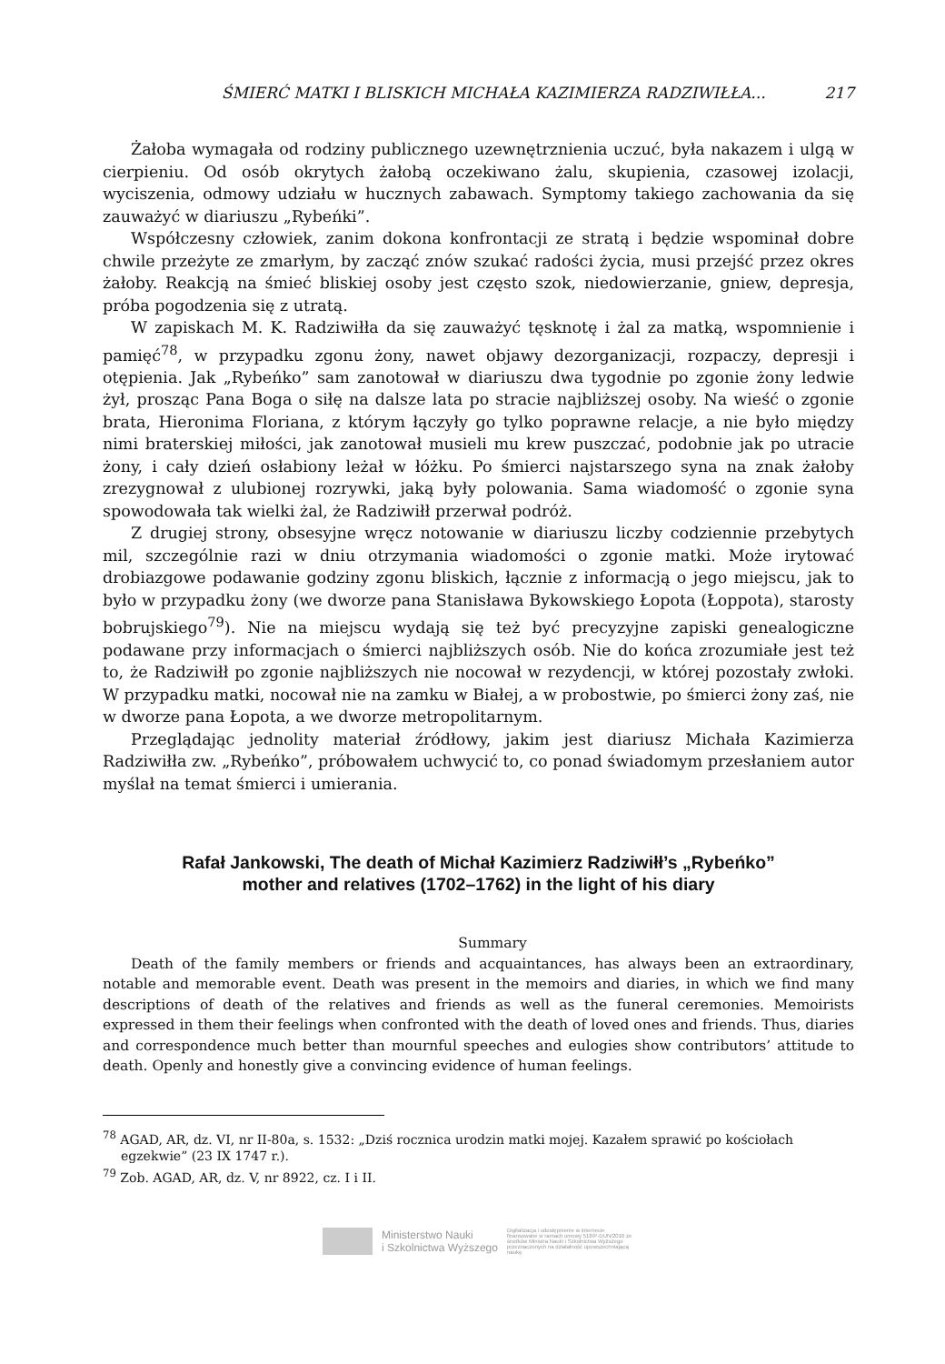ŚMIERĆ MATKI I BLISKICH MICHAŁA KAZIMIERZA RADZIWIŁŁA... 217
Żałoba wymagała od rodziny publicznego uzewnętrznienia uczuć, była nakazem i ulgą w cierpieniu. Od osób okrytych żałobą oczekiwano żalu, skupienia, czasowej izolacji, wyciszenia, odmowy udziału w hucznych zabawach. Symptomy takiego zachowania da się zauważyć w diariuszu „Rybeńki”.
Współczesny człowiek, zanim dokona konfrontacji ze stratą i będzie wspominał dobre chwile przeżyte ze zmarłym, by zacząć znów szukać radości życia, musi przejść przez okres żałoby. Reakcją na śmieć bliskiej osoby jest często szok, niedowierzanie, gniew, depresja, próba pogodzenia się z utratą.
W zapiskach M. K. Radziwiłła da się zauważyć tęsknotę i żal za matką, wspomnienie i pamięć<sup>78</sup>, w przypadku zgonu żony, nawet objawy dezorganizacji, rozpaczy, depresji i otępienia. Jak „Rybeńko” sam zanotował w diariuszu dwa tygodnie po zgonie żony ledwie żył, prosząc Pana Boga o siłę na dalsze lata po stracie najbliższej osoby. Na wieść o zgonie brata, Hieronima Floriana, z którym łączyły go tylko poprawne relacje, a nie było między nimi braterskiej miłości, jak zanotował musieli mu krew puszczać, podobnie jak po utracie żony, i cały dzień osłabiony leżał w łóżku. Po śmierci najstarszego syna na znak żałoby zrezygnował z ulubionej rozrywki, jaką były polowania. Sama wiadomość o zgonie syna spowodowała tak wielki żal, że Radziwiłł przerwał podróż.
Z drugiej strony, obsesyjne wręcz notowanie w diariuszu liczby codziennie przebytych mil, szczególnie razi w dniu otrzymania wiadomości o zgonie matki. Może irytować drobiazgowe podawanie godziny zgonu bliskich, łącznie z informacją o jego miejscu, jak to było w przypadku żony (we dworze pana Stanisława Bykowskiego Łopota (Łoppota), starosty bobrujskiego<sup>79</sup>). Nie na miejscu wydają się też być precyzyjne zapiski genealogiczne podawane przy informacjach o śmierci najbliższych osób. Nie do końca zrozumiałe jest też to, że Radziwiłł po zgonie najbliższych nie nocował w rezydencji, w której pozostały zwłoki. W przypadku matki, nocował nie na zamku w Białej, a w probostwie, po śmierci żony zaś, nie w dworze pana Łopota, a we dworze metropolitarnym.
Przeglądając jednolity materiał źródłowy, jakim jest diariusz Michała Kazimierza Radziwiłła zw. „Rybeńko”, próbowałem uchwycić to, co ponad świadomym przesłaniem autor myślał na temat śmierci i umierania.
Rafał Jankowski, The death of Michał Kazimierz Radziwiłł’s „Rybeńko”
mother and relatives (1702–1762) in the light of his diary
Summary
Death of the family members or friends and acquaintances, has always been an extraordinary, notable and memorable event. Death was present in the memoirs and diaries, in which we find many descriptions of death of the relatives and friends as well as the funeral ceremonies. Memoirists expressed in them their feelings when confronted with the death of loved ones and friends. Thus, diaries and correspondence much better than mournful speeches and eulogies show contributors’ attitude to death. Openly and honestly give a convincing evidence of human feelings.
<sup>78</sup> AGAD, AR, dz. VI, nr II-80a, s. 1532: „Dziś rocznica urodzin matki mojej. Kazałem sprawić po kościołach egzekwie” (23 IX 1747 r.).
<sup>79</sup> Zob. AGAD, AR, dz. V, nr 8922, cz. I i II.
Ministerstwo Nauki
i Szkolnictwa Wyższego
Digitalizacja i udostępnienie w internecie finansowane w ramach umowy 518/P-DUN/2016 ze środków Ministra Nauki i Szkolnictwa Wyższego przeznaczonych na działalność upowszechniającą naukę